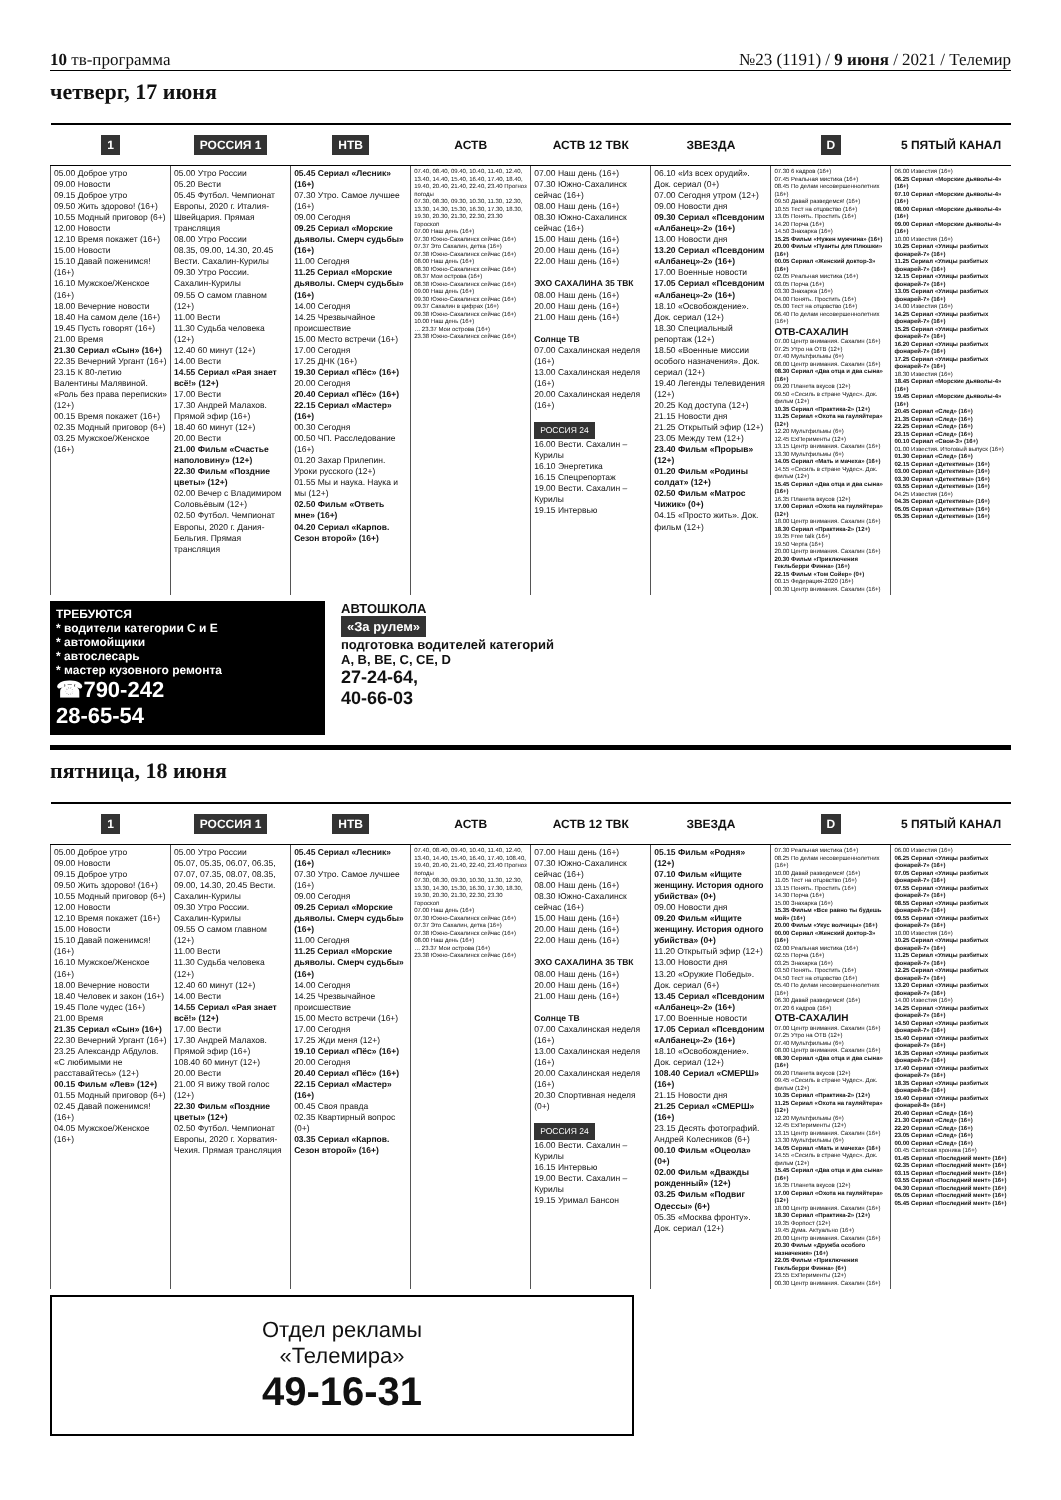10 тв-программа №23 (1191) / 9 июня / 2021 / Телемир
четверг, 17 июня
| 1 | РОССИЯ 1 | НТВ | АСТВ | АСТВ 12 ТВК | ЗВЕЗДА | D | 5 ПЯТЫЙ КАНАЛ |
| --- | --- | --- | --- | --- | --- | --- | --- |
| 05.00 Доброе утро 09.00 Новости 09.15 Доброе утро 09.50 Жить здорово! (16+) 10.55 Модный приговор (6+) 12.00 Новости 12.10 Время покажет (16+) 15.00 Новости 15.10 Давай поженимся! (16+) 16.10 Мужское/Женское (16+) 18.00 Вечерние новости 18.40 На самом деле (16+) 19.45 Пусть говорят (16+) 21.00 Время 21.30 Сериал «Сын» (16+) 22.35 Вечерний Ургант (16+) 23.15 К 80-летию Валентины Малявиной. «Роль без права переписки» (12+) 00.15 Время покажет (16+) 02.35 Модный приговор (6+) 03.25 Мужское/Женское (16+) | 05.00 Утро России 05.20 Вести 05.45 Футбол. Чемпионат Европы, 2020 г. Италия-Швейцария. Прямая трансляция 08.00 Утро России 08.35, 09.00, 14.30, 20.45 Вести. Сахалин-Курилы 09.30 Утро России. Сахалин-Курилы 09.55 О самом главном (12+) 11.00 Вести 11.30 Судьба человека (12+) 12.40 60 минут (12+) 14.00 Вести 14.55 Сериал «Рая знает всё!» (12+) 17.00 Вести 17.30 Андрей Малахов. Прямой эфир (16+) 18.40 60 минут (12+) 20.00 Вести 21.00 Фильм «Счастье наполовину» (12+) 22.30 Фильм «Поздние цветы» (12+) 02.00 Вечер с Владимиром Соловьёвым (12+) 02.50 Футбол. Чемпионат Европы, 2020 г. Дания-Бельгия. Прямая трансляция | 05.45 Сериал «Лесник» (16+) 07.30 Утро. Самое лучшее (16+) 09.00 Сегодня 09.25 Сериал «Морские дьяволы. Смерч судьбы» (16+) 11.00 Сегодня 11.25 Сериал «Морские дьяволы. Смерч судьбы» (16+) 14.00 Сегодня 14.25 Чрезвычайное происшествие 15.00 Место встречи (16+) 17.00 Сегодня 17.25 ДНК (16+) 19.30 Сериал «Пёс» (16+) 20.00 Сегодня 20.40 Сериал «Пёс» (16+) 22.15 Сериал «Мастер» (16+) 00.30 Сегодня 00.50 ЧП. Расследование (16+) 01.20 Захар Прилепин. Уроки русского (12+) 01.55 Мы и наука. Наука и мы (12+) 02.50 Фильм «Ответь мне» (16+) 04.20 Сериал «Карпов. Сезон второй» (16+) | 07.40, 08.40, 09.40, 10.40, 11.40, 12.40, 13.40, 14.40, 15.40, 16.40, 17.40, 18.40, 19.40, 20.40, 21.40, 22.40, 23.40 Прогноз погоды 07.30, 08.30, 09.30, 10.30, 11.30, 12.30, 13.30, 14.30, 15.30, 16.30, 17.30, 18.30, 19.30, 20.30, 21.30, 22.30, 23.30 Гороскоп 07.00 Наш день (16+) 07.30 Южно-Сахалинск сейчас (16+) 07.37 Это Сахалин, детка (16+) 07.38 Южно-Сахалинск сейчас (16+) 08.00 Наш день (16+) 08.30 Южно-Сахалинск сейчас (16+) 08.37 Мои острова (16+) 08.38 Южно-Сахалинск сейчас (16+) 09.00 Наш день (16+) 09.30 Южно-Сахалинск сейчас (16+) 09.37 Сахалин в цифрах (16+) 09.38 Южно-Сахалинск сейчас (16+) 10.00 Наш день (16+) … 23.37 Мои острова (16+) 23.38 Южно-Сахалинск сейчас (16+) | 07.00 Наш день (16+) 07.30 Южно-Сахалинск сейчас (16+) 08.00 Наш день (16+) 08.30 Южно-Сахалинск сейчас (16+) 15.00 Наш день (16+) 20.00 Наш день (16+) 22.00 Наш день (16+) ЭХО САХАЛИНА 35 ТВК 08.00 Наш день (16+) 20.00 Наш день (16+) 21.00 Наш день (16+) Солнце ТВ 07.00 Сахалинская неделя (16+) 13.00 Сахалинская неделя (16+) 20.00 Сахалинская неделя (16+) РОССИЯ 24 16.00 Вести. Сахалин – Курилы 16.10 Энергетика 16.15 Спецрепортаж 19.00 Вести. Сахалин – Курилы 19.15 Интервью | 06.10 «Из всех орудий». Док. сериал (0+) 07.00 Сегодня утром (12+) 09.00 Новости дня 09.30 Сериал «Псевдоним «Албанец»-2» (16+) 13.00 Новости дня 13.20 Сериал «Псевдоним «Албанец»-2» (16+) 17.00 Военные новости 17.05 Сериал «Псевдоним «Албанец»-2» (16+) 18.10 «Освобождение». Док. сериал (12+) 18.30 Специальный репортаж (12+) 18.50 «Военные миссии особого назначения». Док. сериал (12+) 19.40 Легенды телевидения (12+) 20.25 Код доступа (12+) 21.15 Новости дня 21.25 Открытый эфир (12+) 23.05 Между тем (12+) 23.40 Фильм «Прорыв» (12+) 01.20 Фильм «Родины солдат» (12+) 02.50 Фильм «Матрос Чижик» (0+) 04.15 «Просто жить». Док. фильм (12+) | 07.30 6 кадров (16+) 07.45 Реальная мистика (16+) 08.45 По делам несовершеннолетних (16+) 09.50 Давай разведемся! (16+) 10.55 Тест на отцовство (16+) 13.05 Понять. Простить (16+) 14.20 Порча (16+) 14.50 Знахарка (16+) 15.25 Фильм «Нужен мужчина» (16+) 20.00 Фильм «Пуанты для Плюшки» (16+) 00.05 Сериал «Женский доктор-3» (16+) 02.05 Реальная мистика (16+) 03.05 Порча (16+) 03.30 Знахарка (16+) 04.00 Понять. Простить (16+) 05.00 Тест на отцовство (16+) 06.40 По делам несовершеннолетних (16+) ОТВ-САХАЛИН 07.00 Центр внимания. Сахалин (16+) 07.25 Утро на ОТВ (12+) 07.40 Мультфильмы (6+) 08.00 Центр внимания. Сахалин (16+) 08.30 Сериал «Два отца и два сына» (16+) 09.20 Планета вкусов (12+) 09.50 «Сесиль в стране Чудес». Док. фильм (12+) 10.35 Сериал «Практика-2» (12+) 11.25 Сериал «Охота на гауляйтера» (12+) 12.20 Мультфильмы (6+) 12.45 ЕхПерименты (12+) 13.15 Центр внимания. Сахалин (16+) 13.30 Мультфильмы (6+) 14.05 Сериал «Мать и мачеха» (16+) 14.55 «Сесиль в стране Чудес». Док. фильм (12+) 15.45 Сериал «Два отца и два сына» (16+) 16.35 Планета вкусов (12+) 17.00 Сериал «Охота на гауляйтера» (12+) 18.00 Центр внимания. Сахалин (16+) 18.30 Сериал «Практика-2» (12+) 19.35 Free talk (16+) 19.50 Черта (16+) 20.00 Центр внимания. Сахалин (16+) 20.30 Фильм «Приключения Гекльберри Финна» (16+) 22.15 Фильм «Том Сойер» (0+) 00.15 Федерация-2020 (16+) 00.30 Центр внимания. Сахалин (16+) | 06.00 Известия (16+) 06.25 Сериал «Морские дьяволы-4» (16+) 07.10 Сериал «Морские дьяволы-4» (16+) 08.00 Сериал «Морские дьяволы-4» (16+) 09.00 Сериал «Морские дьяволы-4» (16+) 10.00 Известия (16+) 10.25 Сериал «Улицы разбитых фонарей-7» (16+) 11.25 Сериал «Улицы разбитых фонарей-7» (16+) 12.15 Сериал «Улицы разбитых фонарей-7» (16+) 13.05 Сериал «Улицы разбитых фонарей-7» (16+) 14.00 Известия (16+) 14.25 Сериал «Улицы разбитых фонарей-7» (16+) 15.25 Сериал «Улицы разбитых фонарей-7» (16+) 16.20 Сериал «Улицы разбитых фонарей-7» (16+) 17.25 Сериал «Улицы разбитых фонарей-7» (16+) 18.30 Известия (16+) 18.45 Сериал «Морские дьяволы-4» (16+) 19.45 Сериал «Морские дьяволы-4» (16+) 20.45 Сериал «След» (16+) 21.35 Сериал «След» (16+) 22.25 Сериал «След» (16+) 23.15 Сериал «След» (16+) 00.10 Сериал «Свои-3» (16+) 01.00 Известия. Итоговый выпуск (16+) 01.30 Сериал «След» (16+) 02.15 Сериал «Детективы» (16+) 03.00 Сериал «Детективы» (16+) 03.30 Сериал «Детективы» (16+) 03.55 Сериал «Детективы» (16+) 04.25 Известия (16+) 04.35 Сериал «Детективы» (16+) 05.05 Сериал «Детективы» (16+) 05.35 Сериал «Детективы» (16+) |
ТРЕБУЮТСЯ
* водители категории С и Е
* автомойщики
* автослесарь
* мастер кузовного ремонта
☎790-242
28-65-54
АВТОШКОЛА
«За рулем»
подготовка водителей категорий
A, B, BE, C, CE, D
27-24-64,
40-66-03
пятница, 18 июня
| 1 | РОССИЯ 1 | НТВ | АСТВ | АСТВ 12 ТВК | ЗВЕЗДА | D | 5 ПЯТЫЙ КАНАЛ |
| --- | --- | --- | --- | --- | --- | --- | --- |
| 05.00 Доброе утро 09.00 Новости 09.15 Доброе утро 09.50 Жить здорово! (16+) 10.55 Модный приговор (6+) 12.00 Новости 12.10 Время покажет (16+) 15.00 Новости 15.10 Давай поженимся! (16+) 16.10 Мужское/Женское (16+) 18.00 Вечерние новости 18.40 Человек и закон (16+) 19.45 Поле чудес (16+) 21.00 Время 21.35 Сериал «Сын» (16+) 22.30 Вечерний Ургант (16+) 23.25 Александр Абдулов. «С любимыми не расставайтесь» (12+) 00.15 Фильм «Лев» (12+) 01.55 Модный приговор (6+) 02.45 Давай поженимся! (16+) 04.05 Мужское/Женское (16+) | 05.00 Утро России 05.07, 05.35, 06.07, 06.35, 07.07, 07.35, 08.07, 08.35, 09.00, 14.30, 20.45 Вести. Сахалин-Курилы 09.30 Утро России. Сахалин-Курилы 09.55 О самом главном (12+) 11.00 Вести 11.30 Судьба человека (12+) 12.40 60 минут (12+) 14.00 Вести 14.55 Сериал «Рая знает всё!» (12+) 17.00 Вести 17.30 Андрей Малахов. Прямой эфир (16+) 108.40 60 минут (12+) 20.00 Вести 21.00 Я вижу твой голос (12+) 22.30 Фильм «Поздние цветы» (12+) 02.50 Футбол. Чемпионат Европы, 2020 г. Хорватия-Чехия. Прямая трансляция | 05.45 Сериал «Лесник» (16+) 07.30 Утро. Самое лучшее (16+) 09.00 Сегодня 09.25 Сериал «Морские дьяволы. Смерч судьбы» (16+) 11.00 Сегодня 11.25 Сериал «Морские дьяволы. Смерч судьбы» (16+) 14.00 Сегодня 14.25 Чрезвычайное происшествие 15.00 Место встречи (16+) 17.00 Сегодня 17.25 Жди меня (12+) 19.10 Сериал «Пёс» (16+) 20.00 Сегодня 20.40 Сериал «Пёс» (16+) 22.15 Сериал «Мастер» (16+) 00.45 Своя правда 02.35 Квартирный вопрос (0+) 03.35 Сериал «Карпов. Сезон второй» (16+) | 07.40, 08.40, 09.40, 10.40, 11.40, 12.40, 13.40, 14.40, 15.40, 16.40, 17.40, 108.40, 19.40, 20.40, 21.40, 22.40, 23.40 Прогноз погоды 07.30, 08.30, 09.30, 10.30, 11.30, 12.30, 13.30, 14.30, 15.30, 16.30, 17.30, 18.30, 19.30, 20.30, 21.30, 22.30, 23.30 Гороскоп 07.00 Наш день (16+) 07.30 Южно-Сахалинск сейчас (16+) 07.37 Это Сахалин, детка (16+) 07.38 Южно-Сахалинск сейчас (16+) 08.00 Наш день (16+) … 23.37 Мои острова (16+) 23.38 Южно-Сахалинск сейчас (16+) | 07.00 Наш день (16+) 07.30 Южно-Сахалинск сейчас (16+) 08.00 Наш день (16+) 08.30 Южно-Сахалинск сейчас (16+) 15.00 Наш день (16+) 20.00 Наш день (16+) 22.00 Наш день (16+) ЭХО САХАЛИНА 35 ТВК 08.00 Наш день (16+) 20.00 Наш день (16+) 21.00 Наш день (16+) Солнце ТВ 07.00 Сахалинская неделя (16+) 13.00 Сахалинская неделя (16+) 20.00 Сахалинская неделя (16+) 20.30 Спортивная неделя (0+) РОССИЯ 24 16.00 Вести. Сахалин – Курилы 16.15 Интервью 19.00 Вести. Сахалин – Курилы 19.15 Уримал Бансон | 05.15 Фильм «Родня» (12+) 07.10 Фильм «Ищите женщину. История одного убийства» (0+) 09.00 Новости дня 09.20 Фильм «Ищите женщину. История одного убийства» (0+) 11.20 Открытый эфир (12+) 13.00 Новости дня 13.20 «Оружие Победы». Док. сериал (6+) 13.45 Сериал «Псевдоним «Албанец»-2» (16+) 17.00 Военные новости 17.05 Сериал «Псевдоним «Албанец»-2» (16+) 18.10 «Освобождение». Док. сериал (12+) 108.40 Сериал «СМЕРШ» (16+) 21.15 Новости дня 21.25 Сериал «СМЕРШ» (16+) 23.15 Десять фотографий. Андрей Колесников (6+) 00.10 Фильм «Оцеола» (0+) 02.00 Фильм «Дважды рожденный» (12+) 03.25 Фильм «Подвиг Одессы» (6+) 05.35 «Москва фронту». Док. сериал (12+) | 07.30 Реальная мистика (16+) 08.25 По делам несовершеннолетних (16+) 10.00 Давай разведемся! (16+) 11.05 Тест на отцовство (16+) 13.15 Понять. Простить (16+) 14.30 Порча (16+) 15.00 Знахарка (16+) 15.35 Фильм «Все равно ты будешь мой» (16+) 20.00 Фильм «Укус волчицы» (16+) 00.00 Сериал «Женский доктор-3» (16+) 02.00 Реальная мистика (16+) 02.55 Порча (16+) 03.25 Знахарка (16+) 03.50 Понять. Простить (16+) 04.50 Тест на отцовство (16+) 05.40 По делам несовершеннолетних (16+) 06.30 Давай разведемся! (16+) 07.20 6 кадров (16+) ОТВ-САХАЛИН 07.00 Центр внимания. Сахалин (16+) 07.25 Утро на ОТВ (12+) 07.40 Мультфильмы (6+) 08.00 Центр внимания. Сахалин (16+) 08.30 Сериал «Два отца и два сына» (16+) 09.20 Планета вкусов (12+) 09.45 «Сесиль в стране Чудес». Док. фильм (12+) 10.35 Сериал «Практика-2» (12+) 11.25 Сериал «Охота на гауляйтера» (12+) 12.20 Мультфильмы (6+) 12.45 ЕхПерименты (12+) 13.15 Центр внимания. Сахалин (16+) 13.30 Мультфильмы (6+) 14.05 Сериал «Мать и мачеха» (16+) 14.55 «Сесиль в стране Чудес». Док. фильм (12+) 15.45 Сериал «Два отца и два сына» (16+) 16.35 Планета вкусов (12+) 17.00 Сериал «Охота на гауляйтера» (12+) 18.00 Центр внимания. Сахалин (16+) 18.30 Сериал «Практика-2» (12+) 19.35 Форпост (12+) 19.45 Дума. Актуально (16+) 20.00 Центр внимания. Сахалин (16+) 20.30 Фильм «Дружба особого назначения» (16+) 22.05 Фильм «Приключения Гекльберри Финна» (6+) 23.55 ЕхПерименты (12+) 00.30 Центр внимания. Сахалин (16+) | 06.00 Известия (16+) 06.25 Сериал «Улицы разбитых фонарей-7» (16+) 07.05 Сериал «Улицы разбитых фонарей-7» (16+) 07.55 Сериал «Улицы разбитых фонарей-7» (16+) 08.55 Сериал «Улицы разбитых фонарей-7» (16+) 09.55 Сериал «Улицы разбитых фонарей-7» (16+) 10.00 Известия (16+) 10.25 Сериал «Улицы разбитых фонарей-7» (16+) 11.25 Сериал «Улицы разбитых фонарей-7» (16+) 12.25 Сериал «Улицы разбитых фонарей-7» (16+) 13.20 Сериал «Улицы разбитых фонарей-7» (16+) 14.00 Известия (16+) 14.25 Сериал «Улицы разбитых фонарей-7» (16+) 14.50 Сериал «Улицы разбитых фонарей-7» (16+) 15.40 Сериал «Улицы разбитых фонарей-7» (16+) 16.35 Сериал «Улицы разбитых фонарей-7» (16+) 17.40 Сериал «Улицы разбитых фонарей-7» (16+) 18.35 Сериал «Улицы разбитых фонарей-8» (16+) 19.40 Сериал «Улицы разбитых фонарей-8» (16+) 20.40 Сериал «След» (16+) 21.30 Сериал «След» (16+) 22.20 Сериал «След» (16+) 23.05 Сериал «След» (16+) 00.00 Сериал «След» (16+) 00.45 Светская хроника (16+) 01.45 Сериал «Последний мент» (16+) 02.35 Сериал «Последний мент» (16+) 03.15 Сериал «Последний мент» (16+) 03.55 Сериал «Последний мент» (16+) 04.30 Сериал «Последний мент» (16+) 05.05 Сериал «Последний мент» (16+) 05.45 Сериал «Последний мент» (16+) |
Отдел рекламы
«Телемира»
49-16-31